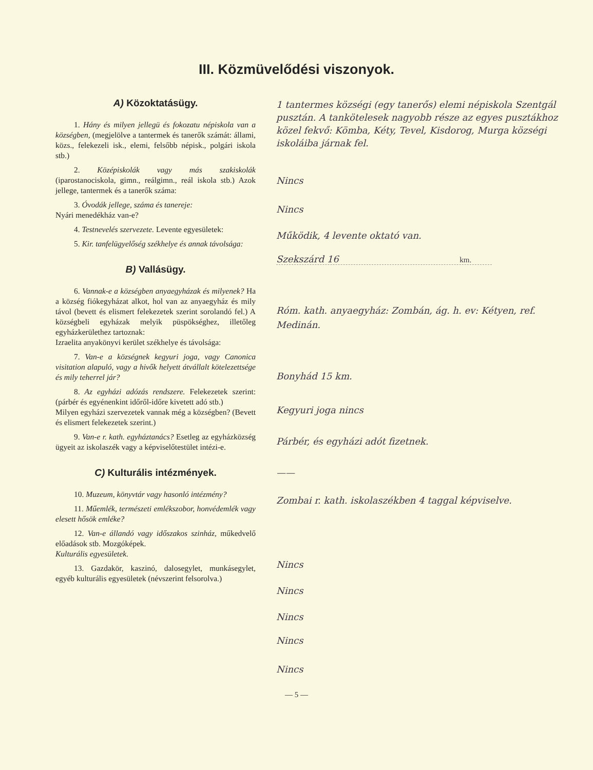III. Közmüvelődési viszonyok.
A) Közoktatásügy.
1. Hány és milyen jellegü és fokozatu népiskola van a községben, (megjelölve a tantermek és tanerők számát: állami, közs., felekezeli isk., elemi, felsőbb népisk., polgári iskola stb.)
2. Középiskolák vagy más szakiskolák (iparostanociskola, gimn., reálgimn., reál iskola stb.) Azok jellege, tantermek és a tanerők száma:
3. Óvodák jellege, száma és tanereje:
Nyári menedékház van-e?
4. Testnevelés szervezete. Levente egyesületek:
5. Kir. tanfelügyelőség székhelye és annak távolsága:
B) Vallásügy.
6. Vannak-e a községben anyaegyházak és milyenek? Ha a község fiókegyházat alkot, hol van az anyaegyház és mily távol (bevett és elismert felekezetek szerint sorolandó fel.) A községbeli egyházak melyik püspökséghez, illetőleg egyházkerülethez tartoznak:
Izraelita anyakönyvi kerület székhelye és távolsága:
7. Van-e a községnek kegyuri joga, vagy Canonica visitation alapuló, vagy a hivők helyett átvállalt kötelezettsége és mily teherrel jár?
8. Az egyházi adózás rendszere. Felekezetek szerint: (párbér és egyénenkint időről-időre kivetett adó stb.)
Milyen egyházi szervezetek vannak még a községben? (Bevett és elismert felekezetek szerint.)
9. Van-e r. kath. egyháztanács? Esetleg az egyházközség ügyeit az iskolaszék vagy a képviselőtestület intézi-e.
C) Kulturális intézmények.
10. Muzeum, könyvtár vagy hasonló intézmény?
11. Műemlék, természeti emlékszobor, honvédemlék vagy elesett hősök emléke?
12. Van-e állandó vagy időszakos szinház, műkedvelő előadások stb. Mozgóképek.
Kulturális egyesületek.
13. Gazdakör, kaszinó, dalosegylet, munkásegylet, egyéb kulturális egyesületek (névszerint felsorolva.)
1 tantermes községi (egy tanerős) elemi népiskola Szentgál pusztán. A tankötelesek nagyobb része az egyes pusztákhoz közel fekvő: Kömba, Kéty, Tevel, Kisdorog, Murga községi iskoláiba járnak fel.
Nincs
Nincs
Működik, 4 levente oktató van.
Szekszárd 16 km.
Róm. kath. anyaegyház: Zombán, ág. h. ev: Kétyen, ref. Medinán.
Bonyhád 15 km.
Kegyuri joga nincs
Párbér, és egyházi adót fizetnek.
——
Zombai r. kath. iskolaszékben 4 taggal képviselve.
Nincs
Nincs
Nincs
Nincs
Nincs
— 5 —